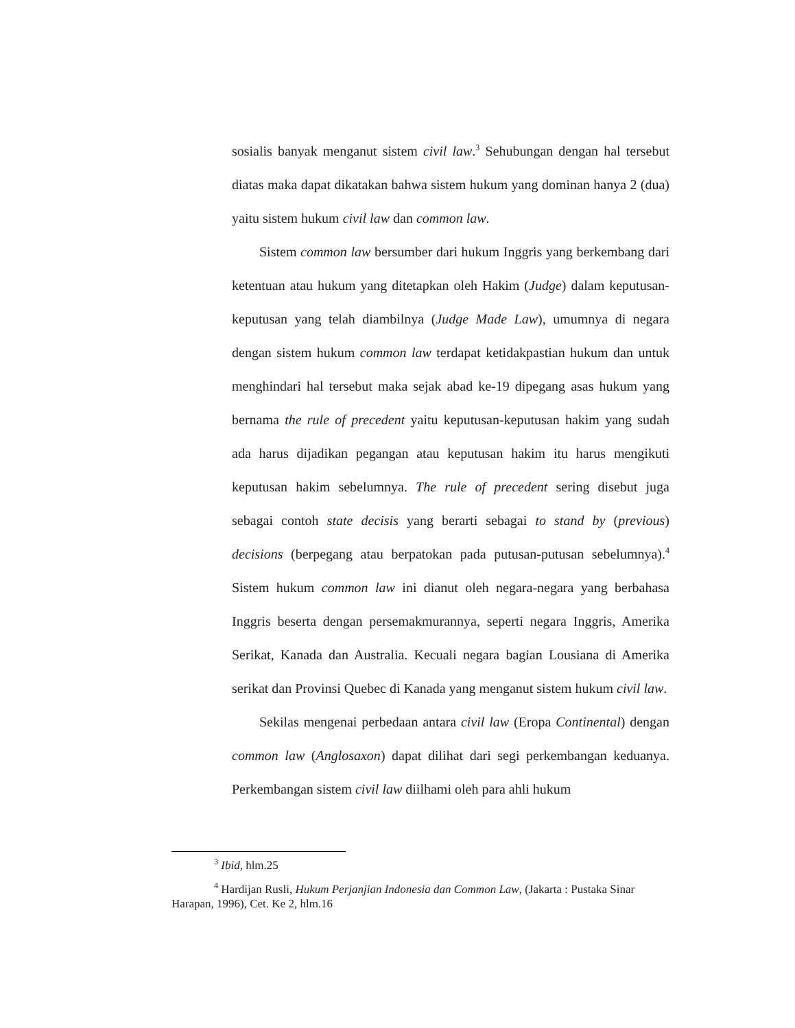sosialis banyak menganut sistem civil law.<sup>3</sup> Sehubungan dengan hal tersebut diatas maka dapat dikatakan bahwa sistem hukum yang dominan hanya 2 (dua) yaitu sistem hukum civil law dan common law.
Sistem common law bersumber dari hukum Inggris yang berkembang dari ketentuan atau hukum yang ditetapkan oleh Hakim (Judge) dalam keputusan-keputusan yang telah diambilnya (Judge Made Law), umumnya di negara dengan sistem hukum common law terdapat ketidakpastian hukum dan untuk menghindari hal tersebut maka sejak abad ke-19 dipegang asas hukum yang bernama the rule of precedent yaitu keputusan-keputusan hakim yang sudah ada harus dijadikan pegangan atau keputusan hakim itu harus mengikuti keputusan hakim sebelumnya. The rule of precedent sering disebut juga sebagai contoh state decisis yang berarti sebagai to stand by (previous) decisions (berpegang atau berpatokan pada putusan-putusan sebelumnya).<sup>4</sup> Sistem hukum common law ini dianut oleh negara-negara yang berbahasa Inggris beserta dengan persemakmurannya, seperti negara Inggris, Amerika Serikat, Kanada dan Australia. Kecuali negara bagian Lousiana di Amerika serikat dan Provinsi Quebec di Kanada yang menganut sistem hukum civil law.
Sekilas mengenai perbedaan antara civil law (Eropa Continental) dengan common law (Anglosaxon) dapat dilihat dari segi perkembangan keduanya. Perkembangan sistem civil law diilhami oleh para ahli hukum
<sup>3</sup> Ibid, hlm.25
<sup>4</sup> Hardijan Rusli, Hukum Perjanjian Indonesia dan Common Law, (Jakarta : Pustaka Sinar Harapan, 1996), Cet. Ke 2, hlm.16